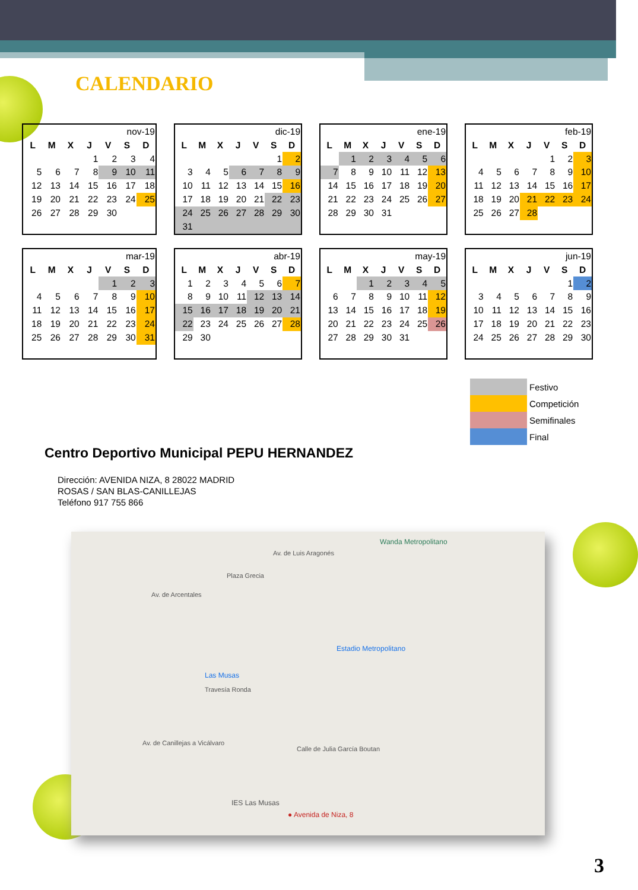CALENDARIO
| nov-19 | | | | | | |
| L | M | X | J | V | S | D |
| | | | 1 | 2 | 3 | 4 |
| 5 | 6 | 7 | 8 | 9 | 10 | 11 |
| 12 | 13 | 14 | 15 | 16 | 17 | 18 |
| 19 | 20 | 21 | 22 | 23 | 24 | 25 |
| 26 | 27 | 28 | 29 | 30 | | |
| dic-19 | | | | | | |
| L | M | X | J | V | S | D |
| | | | | | 1 | 2 |
| 3 | 4 | 5 | 6 | 7 | 8 | 9 |
| 10 | 11 | 12 | 13 | 14 | 15 | 16 |
| 17 | 18 | 19 | 20 | 21 | 22 | 23 |
| 24 | 25 | 26 | 27 | 28 | 29 | 30 |
| 31 | | | | | | |
| ene-19 | | | | | | |
| L | M | X | J | V | S | D |
| | 1 | 2 | 3 | 4 | 5 | 6 |
| 7 | 8 | 9 | 10 | 11 | 12 | 13 |
| 14 | 15 | 16 | 17 | 18 | 19 | 20 |
| 21 | 22 | 23 | 24 | 25 | 26 | 27 |
| 28 | 29 | 30 | 31 | | | |
| feb-19 | | | | | | |
| L | M | X | J | V | S | D |
| | | | | 1 | 2 | 3 |
| 4 | 5 | 6 | 7 | 8 | 9 | 10 |
| 11 | 12 | 13 | 14 | 15 | 16 | 17 |
| 18 | 19 | 20 | 21 | 22 | 23 | 24 |
| 25 | 26 | 27 | 28 | | | |
| mar-19 | | | | | | |
| L | M | X | J | V | S | D |
| | | | | 1 | 2 | 3 |
| 4 | 5 | 6 | 7 | 8 | 9 | 10 |
| 11 | 12 | 13 | 14 | 15 | 16 | 17 |
| 18 | 19 | 20 | 21 | 22 | 23 | 24 |
| 25 | 26 | 27 | 28 | 29 | 30 | 31 |
| abr-19 | | | | | | |
| L | M | X | J | V | S | D |
| 1 | 2 | 3 | 4 | 5 | 6 | 7 |
| 8 | 9 | 10 | 11 | 12 | 13 | 14 |
| 15 | 16 | 17 | 18 | 19 | 20 | 21 |
| 22 | 23 | 24 | 25 | 26 | 27 | 28 |
| 29 | 30 | | | | | |
| may-19 | | | | | | |
| L | M | X | J | V | S | D |
| | | 1 | 2 | 3 | 4 | 5 |
| 6 | 7 | 8 | 9 | 10 | 11 | 12 |
| 13 | 14 | 15 | 16 | 17 | 18 | 19 |
| 20 | 21 | 22 | 23 | 24 | 25 | 26 |
| 27 | 28 | 29 | 30 | 31 | | |
| jun-19 | | | | | | |
| L | M | X | J | V | S | D |
| | | | | | 1 | 2 |
| 3 | 4 | 5 | 6 | 7 | 8 | 9 |
| 10 | 11 | 12 | 13 | 14 | 15 | 16 |
| 17 | 18 | 19 | 20 | 21 | 22 | 23 |
| 24 | 25 | 26 | 27 | 28 | 29 | 30 |
| | Festivo |
| | Competición |
| | Semifinales |
| | Final |
Centro Deportivo Municipal PEPU HERNANDEZ
Dirección: AVENIDA NIZA, 8 28022 MADRID
ROSAS / SAN BLAS-CANILLEJAS
Teléfono 917 755 866
Wanda Metropolitano
Plaza Grecia
Av. de Arcentales
Av. de Luis Aragonés
Estadio Metropolitano
Las Musas
Travesía Ronda
Av. de Canillejas a Vicálvaro
Calle de Julia García Boutan
IES Las Musas
● Avenida de Niza, 8
3